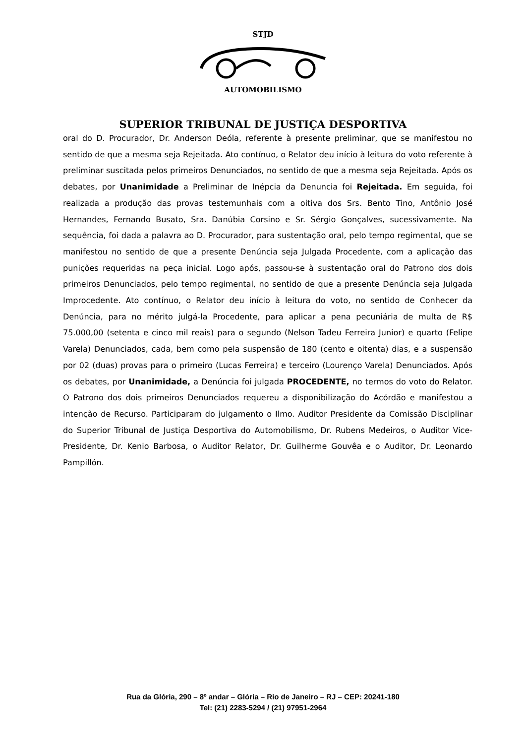STJD
AUTOMOBILISMO
SUPERIOR TRIBUNAL DE JUSTIÇA DESPORTIVA
oral do D. Procurador, Dr. Anderson Deóla, referente à presente preliminar, que se manifestou no sentido de que a mesma seja Rejeitada. Ato contínuo, o Relator deu início à leitura do voto referente à preliminar suscitada pelos primeiros Denunciados, no sentido de que a mesma seja Rejeitada. Após os debates, por Unanimidade a Preliminar de Inépcia da Denuncia foi Rejeitada. Em seguida, foi realizada a produção das provas testemunhais com a oitiva dos Srs. Bento Tino, Antônio José Hernandes, Fernando Busato, Sra. Danúbia Corsino e Sr. Sérgio Gonçalves, sucessivamente. Na sequência, foi dada a palavra ao D. Procurador, para sustentação oral, pelo tempo regimental, que se manifestou no sentido de que a presente Denúncia seja Julgada Procedente, com a aplicação das punições requeridas na peça inicial. Logo após, passou-se à sustentação oral do Patrono dos dois primeiros Denunciados, pelo tempo regimental, no sentido de que a presente Denúncia seja Julgada Improcedente. Ato contínuo, o Relator deu início à leitura do voto, no sentido de Conhecer da Denúncia, para no mérito julgá-la Procedente, para aplicar a pena pecuniária de multa de R$ 75.000,00 (setenta e cinco mil reais) para o segundo (Nelson Tadeu Ferreira Junior) e quarto (Felipe Varela) Denunciados, cada, bem como pela suspensão de 180 (cento e oitenta) dias, e a suspensão por 02 (duas) provas para o primeiro (Lucas Ferreira) e terceiro (Lourenço Varela) Denunciados. Após os debates, por Unanimidade, a Denúncia foi julgada PROCEDENTE, no termos do voto do Relator. O Patrono dos dois primeiros Denunciados requereu a disponibilização do Acórdão e manifestou a intenção de Recurso. Participaram do julgamento o Ilmo. Auditor Presidente da Comissão Disciplinar do Superior Tribunal de Justiça Desportiva do Automobilismo, Dr. Rubens Medeiros, o Auditor Vice-Presidente, Dr. Kenio Barbosa, o Auditor Relator, Dr. Guilherme Gouvêa e o Auditor, Dr. Leonardo Pampillón.
Rua da Glória, 290 – 8º andar – Glória – Rio de Janeiro – RJ – CEP: 20241-180
Tel: (21) 2283-5294 / (21) 97951-2964